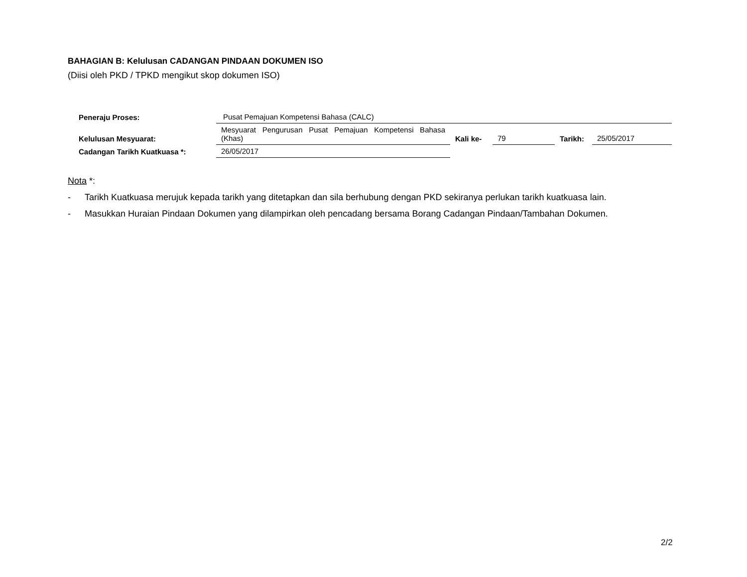BAHAGIAN B: Kelulusan CADANGAN PINDAAN DOKUMEN ISO
(Diisi oleh PKD / TPKD mengikut skop dokumen ISO)
| Peneraju Proses: | Pusat Pemajuan Kompetensi Bahasa (CALC) | | | | |
| Kelulusan Mesyuarat: | Mesyuarat Pengurusan Pusat Pemajuan Kompetensi Bahasa (Khas) | Kali ke- | 79 | Tarikh: | 25/05/2017 |
| Cadangan Tarikh Kuatkuasa *: | 26/05/2017 | | | | |
Nota *:
- Tarikh Kuatkuasa merujuk kepada tarikh yang ditetapkan dan sila berhubung dengan PKD sekiranya perlukan tarikh kuatkuasa lain.
- Masukkan Huraian Pindaan Dokumen yang dilampirkan oleh pencadang bersama Borang Cadangan Pindaan/Tambahan Dokumen.
2/2